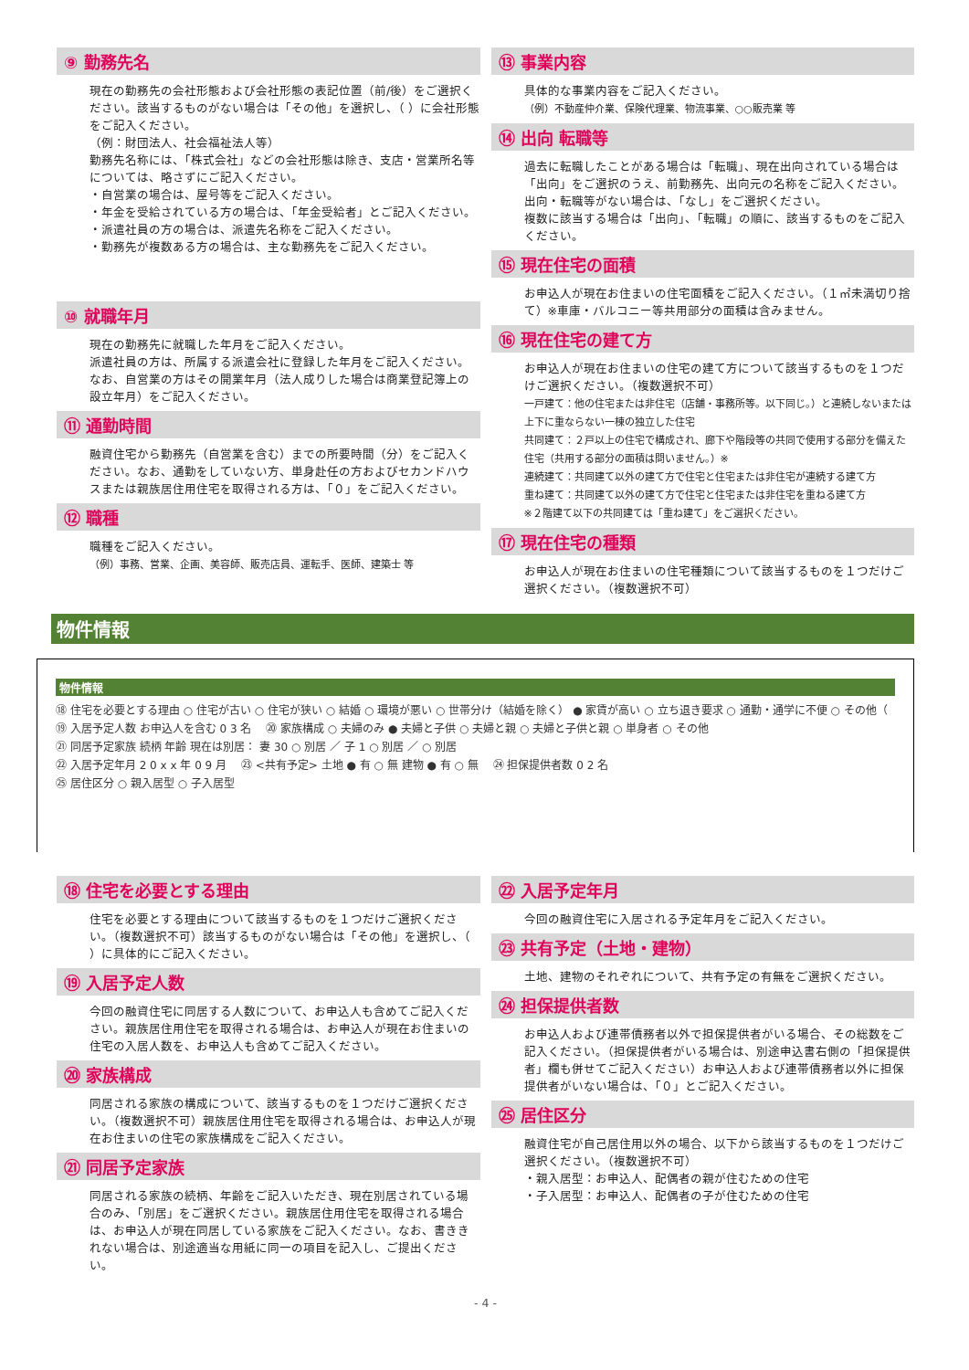⑨ 勤務先名
現在の勤務先の会社形態および会社形態の表記位置（前/後）をご選択ください。該当するものがない場合は「その他」を選択し、（ ）に会社形態をご記入ください。
（例：財団法人、社会福祉法人等）
勤務先名称には、「株式会社」などの会社形態は除き、支店・営業所名等については、略さずにご記入ください。
・自営業の場合は、屋号等をご記入ください。
・年金を受給されている方の場合は、「年金受給者」とご記入ください。
・派遣社員の方の場合は、派遣先名称をご記入ください。
・勤務先が複数ある方の場合は、主な勤務先をご記入ください。
⑩ 就職年月
現在の勤務先に就職した年月をご記入ください。
派遣社員の方は、所属する派遣会社に登録した年月をご記入ください。
なお、自営業の方はその開業年月（法人成りした場合は商業登記簿上の設立年月）をご記入ください。
⑪ 通勤時間
融資住宅から勤務先（自営業を含む）までの所要時間（分）をご記入ください。なお、通勤をしていない方、単身赴任の方およびセカンドハウスまたは親族居住用住宅を取得される方は、「０」をご記入ください。
⑫ 職種
職種をご記入ください。
（例）事務、営業、企画、美容師、販売店員、運転手、医師、建築士 等
⑬ 事業内容
具体的な事業内容をご記入ください。
（例）不動産仲介業、保険代理業、物流事業、○○販売業 等
⑭ 出向 転職等
過去に転職したことがある場合は「転職」、現在出向されている場合は「出向」をご選択のうえ、前勤務先、出向元の名称をご記入ください。
出向・転職等がない場合は、「なし」をご選択ください。
複数に該当する場合は「出向」、「転職」の順に、該当するものをご記入ください。
⑮ 現在住宅の面積
お申込人が現在お住まいの住宅面積をご記入ください。（１㎡未満切り捨て）※車庫・バルコニー等共用部分の面積は含みません。
⑯ 現在住宅の建て方
お申込人が現在お住まいの住宅の建て方について該当するものを１つだけご選択ください。（複数選択不可）
一戸建て：他の住宅または非住宅（店舗・事務所等。以下同じ。）と連続しないまたは上下に重ならない一棟の独立した住宅
共同建て：２戸以上の住宅で構成され、廊下や階段等の共同で使用する部分を備えた住宅（共用する部分の面積は問いません。）※
連続建て：共同建て以外の建て方で住宅と住宅または非住宅が連続する建て方
重ね建て：共同建て以外の建て方で住宅と住宅または非住宅を重ねる建て方
※２階建て以下の共同建ては「重ね建て」をご選択ください。
⑰ 現在住宅の種類
お申込人が現在お住まいの住宅種類について該当するものを１つだけご選択ください。（複数選択不可）
物件情報
物件情報
⑱ 住宅を必要とする理由 ○ 住宅が古い ○ 住宅が狭い ○ 結婚 ○ 環境が悪い ○ 世帯分け（結婚を除く） ● 家賃が高い ○ 立ち退き要求 ○ 通勤・通学に不便 ○ その他（
⑲ 入居予定人数 お申込人を含む 0 3 名 　⑳ 家族構成 ○ 夫婦のみ ● 夫婦と子供 ○ 夫婦と親 ○ 夫婦と子供と親 ○ 単身者 ○ その他
㉑ 同居予定家族 続柄 年齢 現在は別居： 妻 30 ○ 別居 ／ 子 1 ○ 別居 ／ ○ 別居
㉒ 入居予定年月 2 0 x x 年 0 9 月 　㉓ <共有予定> 土地 ● 有 ○ 無 建物 ● 有 ○ 無 　㉔ 担保提供者数 0 2 名
㉕ 居住区分 ○ 親入居型 ○ 子入居型
⑱ 住宅を必要とする理由
住宅を必要とする理由について該当するものを１つだけご選択ください。（複数選択不可）該当するものがない場合は「その他」を選択し、（ ）に具体的にご記入ください。
⑲ 入居予定人数
今回の融資住宅に同居する人数について、お申込人も含めてご記入ください。親族居住用住宅を取得される場合は、お申込人が現在お住まいの住宅の入居人数を、お申込人も含めてご記入ください。
⑳ 家族構成
同居される家族の構成について、該当するものを１つだけご選択ください。（複数選択不可）親族居住用住宅を取得される場合は、お申込人が現在お住まいの住宅の家族構成をご記入ください。
㉑ 同居予定家族
同居される家族の続柄、年齢をご記入いただき、現在別居されている場合のみ、「別居」をご選択ください。親族居住用住宅を取得される場合は、お申込人が現在同居している家族をご記入ください。なお、書ききれない場合は、別途適当な用紙に同一の項目を記入し、ご提出ください。
㉒ 入居予定年月
今回の融資住宅に入居される予定年月をご記入ください。
㉓ 共有予定（土地・建物）
土地、建物のそれぞれについて、共有予定の有無をご選択ください。
㉔ 担保提供者数
お申込人および連帯債務者以外で担保提供者がいる場合、その総数をご記入ください。（担保提供者がいる場合は、別途申込書右側の「担保提供者」欄も併せてご記入ください）お申込人および連帯債務者以外に担保提供者がいない場合は、「０」とご記入ください。
㉕ 居住区分
融資住宅が自己居住用以外の場合、以下から該当するものを１つだけご選択ください。（複数選択不可）
・親入居型：お申込人、配偶者の親が住むための住宅
・子入居型：お申込人、配偶者の子が住むための住宅
- 4 -